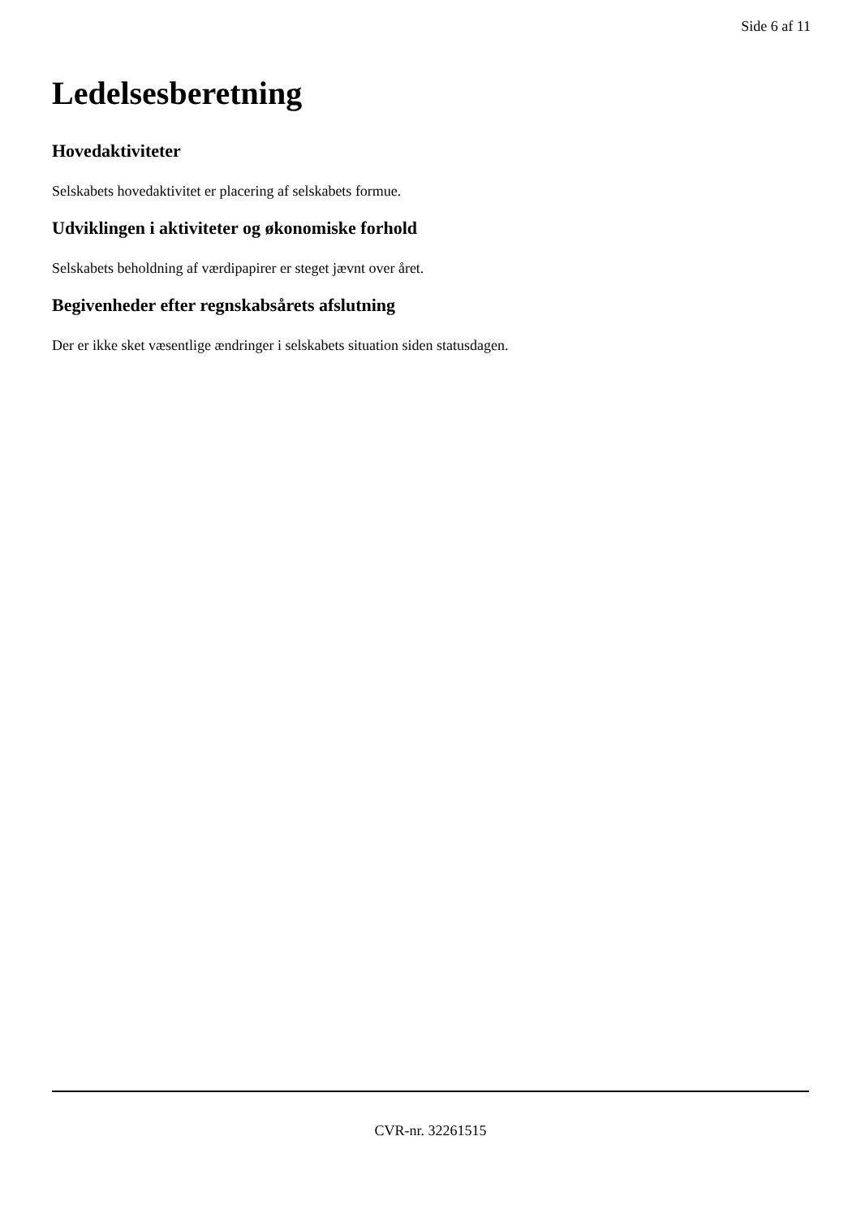Side 6 af 11
Ledelsesberetning
Hovedaktiviteter
Selskabets hovedaktivitet er placering af selskabets formue.
Udviklingen i aktiviteter og økonomiske forhold
Selskabets beholdning af værdipapirer er steget jævnt over året.
Begivenheder efter regnskabsårets afslutning
Der er ikke sket væsentlige ændringer i selskabets situation siden statusdagen.
CVR-nr. 32261515